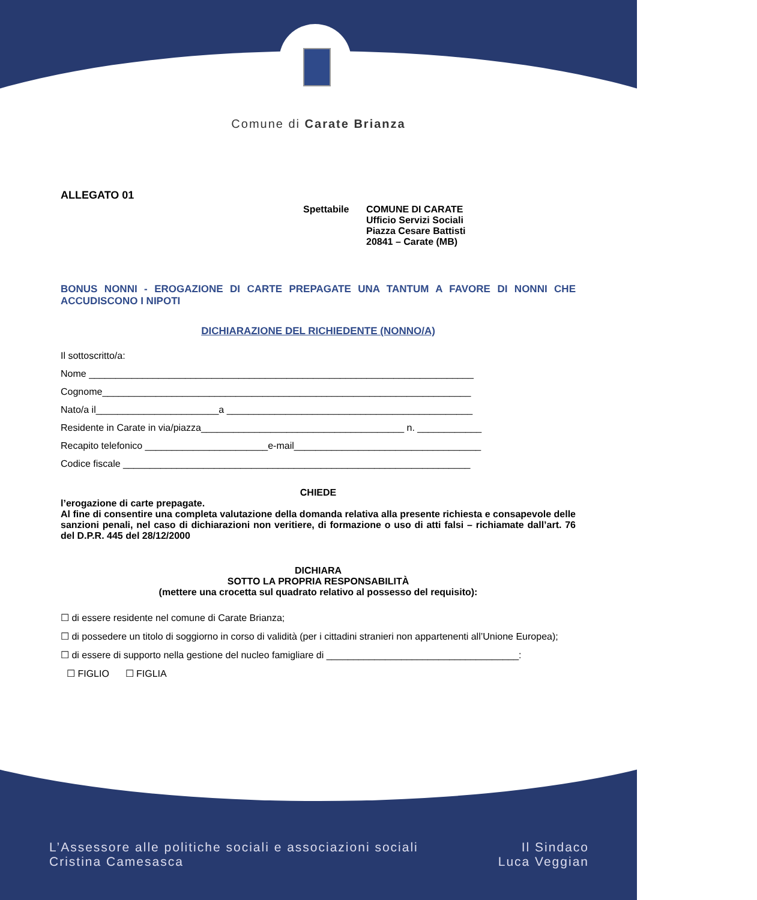Comune di Carate Brianza
ALLEGATO 01
Spettabile COMUNE DI CARATE
Ufficio Servizi Sociali
Piazza Cesare Battisti
20841 – Carate (MB)
BONUS NONNI - EROGAZIONE DI CARTE PREPAGATE UNA TANTUM A FAVORE DI NONNI CHE ACCUDISCONO I NIPOTI
DICHIARAZIONE DEL RICHIEDENTE (NONNO/A)
Il sottoscritto/a:
Nome ________________________________________________________________________
Cognome_____________________________________________________________________
Nato/a il_______________________a ______________________________________________
Residente in Carate in via/piazza______________________________________ n. ____________
Recapito telefonico _______________________e-mail___________________________________
Codice fiscale _________________________________________________________________
CHIEDE
l’erogazione di carte prepagate.
Al fine di consentire una completa valutazione della domanda relativa alla presente richiesta e consapevole delle sanzioni penali, nel caso di dichiarazioni non veritiere, di formazione o uso di atti falsi – richiamate dall’art. 76 del D.P.R. 445 del 28/12/2000
DICHIARA
SOTTO LA PROPRIA RESPONSABILITÀ
(mettere una crocetta sul quadrato relativo al possesso del requisito):
☐ di essere residente nel comune di Carate Brianza;
☐ di possedere un titolo di soggiorno in corso di validità (per i cittadini stranieri non appartenenti all’Unione Europea);
☐ di essere di supporto nella gestione del nucleo famigliare di ____________________________________:
☐ FIGLIO ☐ FIGLIA
L’Assessore alle politiche sociali e associazioni sociali
Cristina Camesasca
Il Sindaco
Luca Veggian